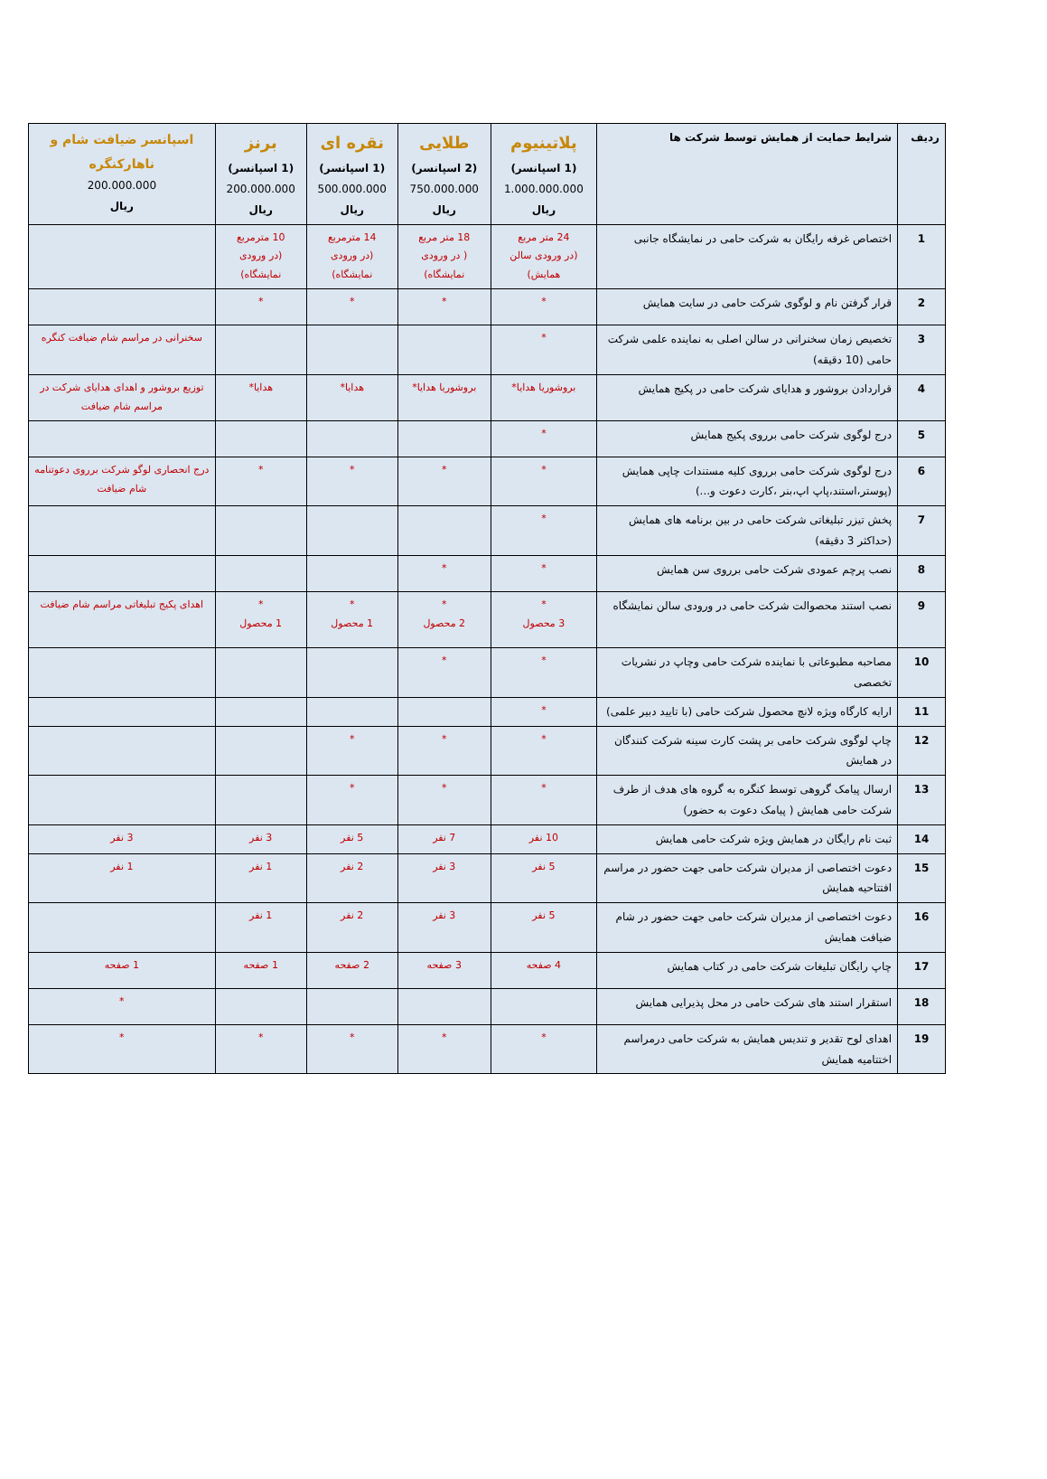| ردیف | شرایط حمایت از همایش توسط شرکت ها | پلاتینیوم (1 اسپانسر) 1.000.000.000 ریال | طلایی (2 اسپانسر) 750.000.000 ریال | نقره ای (1 اسپانسر) 500.000.000 ریال | برنز (1 اسپانسر) 200.000.000 ریال | اسپانسر ضیافت شام و ناهارکنگره 200.000.000 ریال |
| --- | --- | --- | --- | --- | --- | --- |
| 1 | اختصاص غرفه رایگان به شرکت حامی در نمایشگاه جانبی | 24 متر مربع (در ورودی سالن همایش) | 18 متر مربع ( در ورودی نمایشگاه) | 14 مترمربع (در ورودی نمایشگاه) | 10 مترمربع (در ورودی نمایشگاه) | |
| 2 | قرار گرفتن نام و لوگوی شرکت حامی در سایت همایش | * | * | * | * | |
| 3 | تخصیص زمان سخنرانی در سالن اصلی به نماینده علمی شرکت حامی (10 دقیقه) | * | | | | سخنرانی در مراسم شام ضیافت کنگره |
| 4 | قراردادن بروشور و هدایای شرکت حامی در پکیج همایش | بروشوریا هدایا* | بروشوریا هدایا* | هدایا* | هدایا* | توزیع بروشور و اهدای هدایای شرکت در مراسم شام ضیافت |
| 5 | درج لوگوی شرکت حامی برروی پکیج همایش | * | | | | |
| 6 | درج لوگوی شرکت حامی برروی کلیه مستندات چاپی همایش (پوستر،استند،پاپ اپ،بنر ،کارت دعوت و...) | * | * | * | * | درج انحصاری لوگو شرکت برروی دعوتنامه شام ضیافت |
| 7 | پخش تیزر تبلیغاتی شرکت حامی در بین برنامه های همایش (حداکثر 3 دقیقه) | * | | | | |
| 8 | نصب پرچم عمودی شرکت حامی برروی سن همایش | * | * | | | |
| 9 | نصب استند محصوالت شرکت حامی در ورودی سالن نمایشگاه | * 3 محصول | * 2 محصول | * 1 محصول | * 1 محصول | اهدای پکیج تبلیغاتی مراسم شام ضیافت |
| 10 | مصاحبه مطبوعاتی با نماینده شرکت حامی وچاپ در نشریات تخصصی | * | * | | | |
| 11 | ارایه کارگاه ویژه لانچ محصول شرکت حامی (با تایید دبیر علمی) | * | | | | |
| 12 | چاپ لوگوی شرکت حامی بر پشت کارت سینه شرکت کنندگان در همایش | * | * | * | | |
| 13 | ارسال پیامک گروهی توسط کنگره به گروه های هدف از طرف شرکت حامی همایش ( پیامک دعوت به حضور) | * | * | * | | |
| 14 | ثبت نام رایگان در همایش ویژه شرکت حامی همایش | 10 نفر | 7 نفر | 5 نفر | 3 نفر | 3 نفر |
| 15 | دعوت اختصاصی از مدیران شرکت حامی جهت حضور در مراسم افتتاحیه همایش | 5 نفر | 3 نفر | 2 نفر | 1 نفر | 1 نفر |
| 16 | دعوت اختصاصی از مدیران شرکت حامی جهت حضور در شام ضیافت همایش | 5 نفر | 3 نفر | 2 نفر | 1 نفر | |
| 17 | چاپ رایگان تبلیغات شرکت حامی در کتاب همایش | 4 صفحه | 3 صفحه | 2 صفحه | 1 صفحه | 1 صفحه |
| 18 | استقرار استند های شرکت حامی در محل پذیرایی همایش | | | | | * |
| 19 | اهدای لوح تقدیر و تندیس همایش به شرکت حامی درمراسم اختتامیه همایش | * | * | * | * | * |